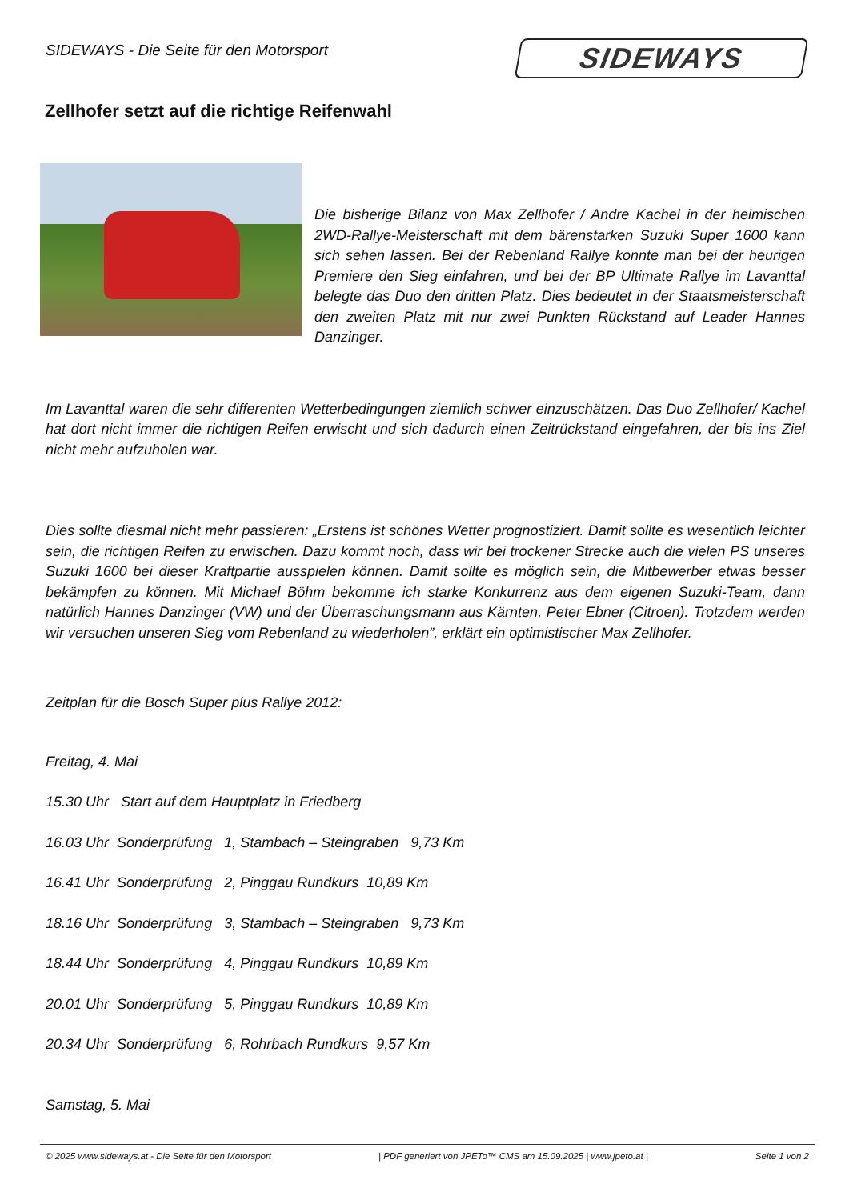SIDEWAYS - Die Seite für den Motorsport
SIDEWAYS
Zellhofer setzt auf die richtige Reifenwahl
Die bisherige Bilanz von Max Zellhofer / Andre Kachel in der heimischen 2WD-Rallye-Meisterschaft mit dem bärenstarken Suzuki Super 1600 kann sich sehen lassen. Bei der Rebenland Rallye konnte man bei der heurigen Premiere den Sieg einfahren, und bei der BP Ultimate Rallye im Lavanttal belegte das Duo den dritten Platz. Dies bedeutet in der Staatsmeisterschaft den zweiten Platz mit nur zwei Punkten Rückstand auf Leader Hannes Danzinger.
Im Lavanttal waren die sehr differenten Wetterbedingungen ziemlich schwer einzuschätzen. Das Duo Zellhofer/ Kachel hat dort nicht immer die richtigen Reifen erwischt und sich dadurch einen Zeitrückstand eingefahren, der bis ins Ziel nicht mehr aufzuholen war.
Dies sollte diesmal nicht mehr passieren: „Erstens ist schönes Wetter prognostiziert. Damit sollte es wesentlich leichter sein, die richtigen Reifen zu erwischen. Dazu kommt noch, dass wir bei trockener Strecke auch die vielen PS unseres Suzuki 1600 bei dieser Kraftpartie ausspielen können. Damit sollte es möglich sein, die Mitbewerber etwas besser bekämpfen zu können. Mit Michael Böhm bekomme ich starke Konkurrenz aus dem eigenen Suzuki-Team, dann natürlich Hannes Danzinger (VW) und der Überraschungsmann aus Kärnten, Peter Ebner (Citroen). Trotzdem werden wir versuchen unseren Sieg vom Rebenland zu wiederholen”, erklärt ein optimistischer Max Zellhofer.
Zeitplan für die Bosch Super plus Rallye 2012:
Freitag, 4. Mai
15.30 Uhr Start auf dem Hauptplatz in Friedberg
16.03 Uhr Sonderprüfung 1, Stambach – Steingraben 9,73 Km
16.41 Uhr Sonderprüfung 2, Pinggau Rundkurs 10,89 Km
18.16 Uhr Sonderprüfung 3, Stambach – Steingraben 9,73 Km
18.44 Uhr Sonderprüfung 4, Pinggau Rundkurs 10,89 Km
20.01 Uhr Sonderprüfung 5, Pinggau Rundkurs 10,89 Km
20.34 Uhr Sonderprüfung 6, Rohrbach Rundkurs 9,57 Km
Samstag, 5. Mai
© 2025 www.sideways.at - Die Seite für den Motorsport | PDF generiert von JPETo™ CMS am 15.09.2025 | www.jpeto.at | Seite 1 von 2